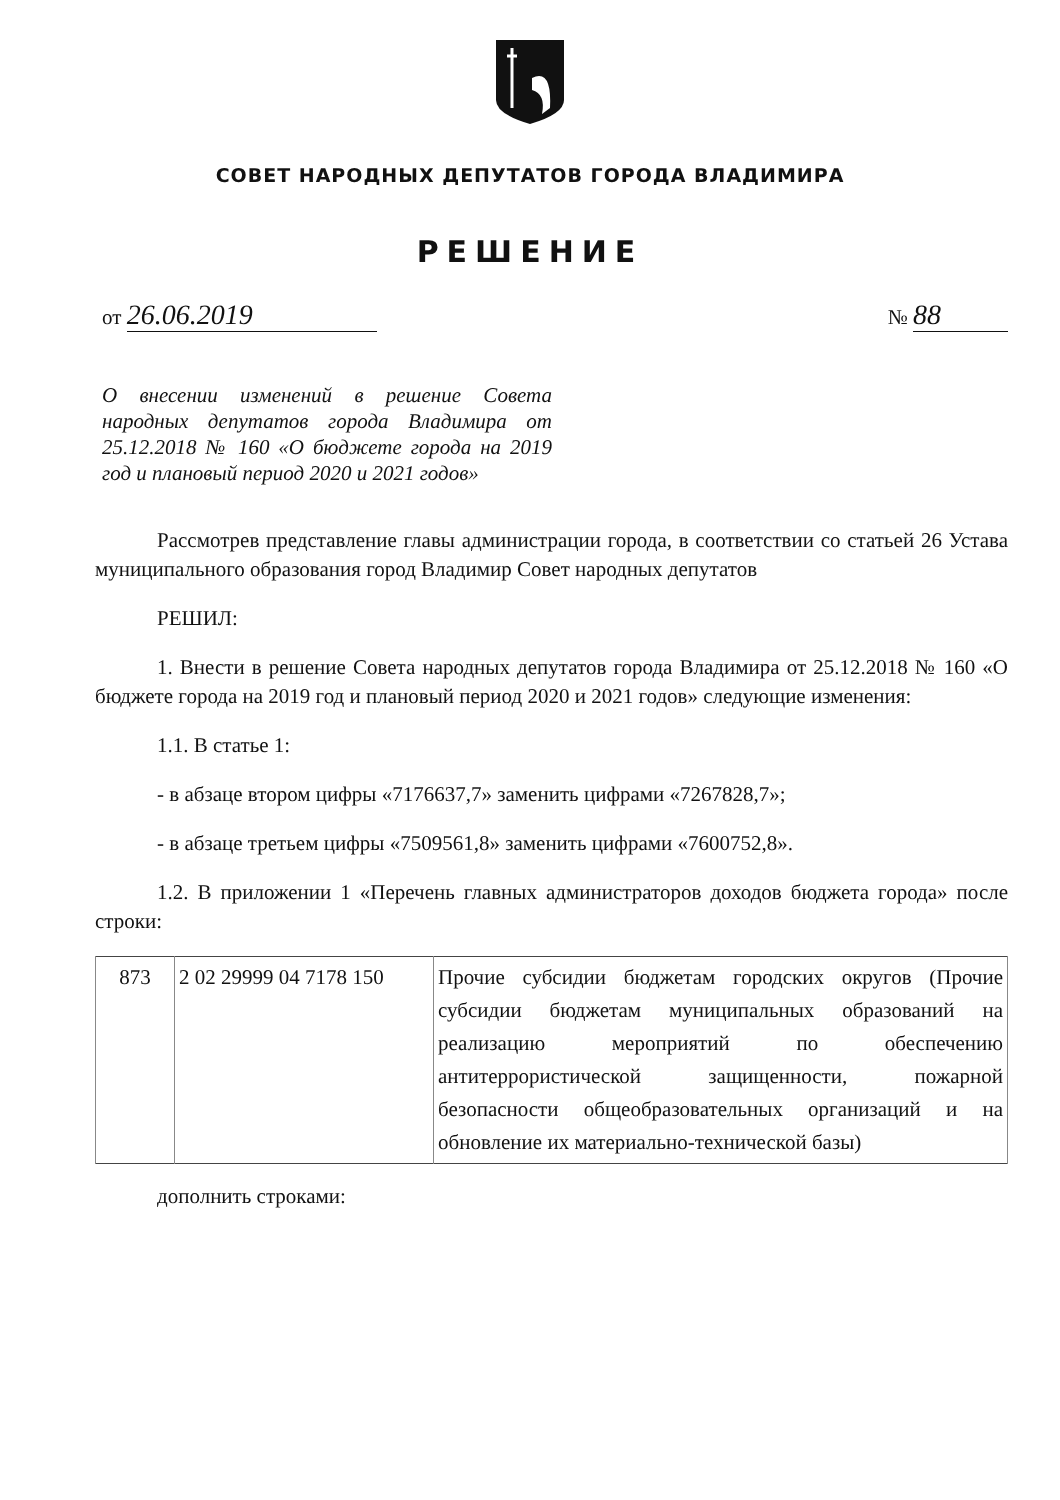СОВЕТ НАРОДНЫХ ДЕПУТАТОВ ГОРОДА ВЛАДИМИРА
РЕШЕНИЕ
от 26.06.2019
№ 88
О внесении изменений в решение Совета народных депутатов города Владимира от 25.12.2018 № 160 «О бюджете города на 2019 год и плановый период 2020 и 2021 годов»
Рассмотрев представление главы администрации города, в соответствии со статьей 26 Устава муниципального образования город Владимир Совет народных депутатов
РЕШИЛ:
1. Внести в решение Совета народных депутатов города Владимира от 25.12.2018 № 160 «О бюджете города на 2019 год и плановый период 2020 и 2021 годов» следующие изменения:
1.1. В статье 1:
- в абзаце втором цифры «7176637,7» заменить цифрами «7267828,7»;
- в абзаце третьем цифры «7509561,8» заменить цифрами «7600752,8».
1.2. В приложении 1 «Перечень главных администраторов доходов бюджета города» после строки:
| 873 | 2 02 29999 04 7178 150 | Прочие субсидии бюджетам городских округов (Прочие субсидии бюджетам муниципальных образований на реализацию мероприятий по обеспечению антитеррористической защищенности, пожарной безопасности общеобразовательных организаций и на обновление их материально-технической базы) |
дополнить строками: